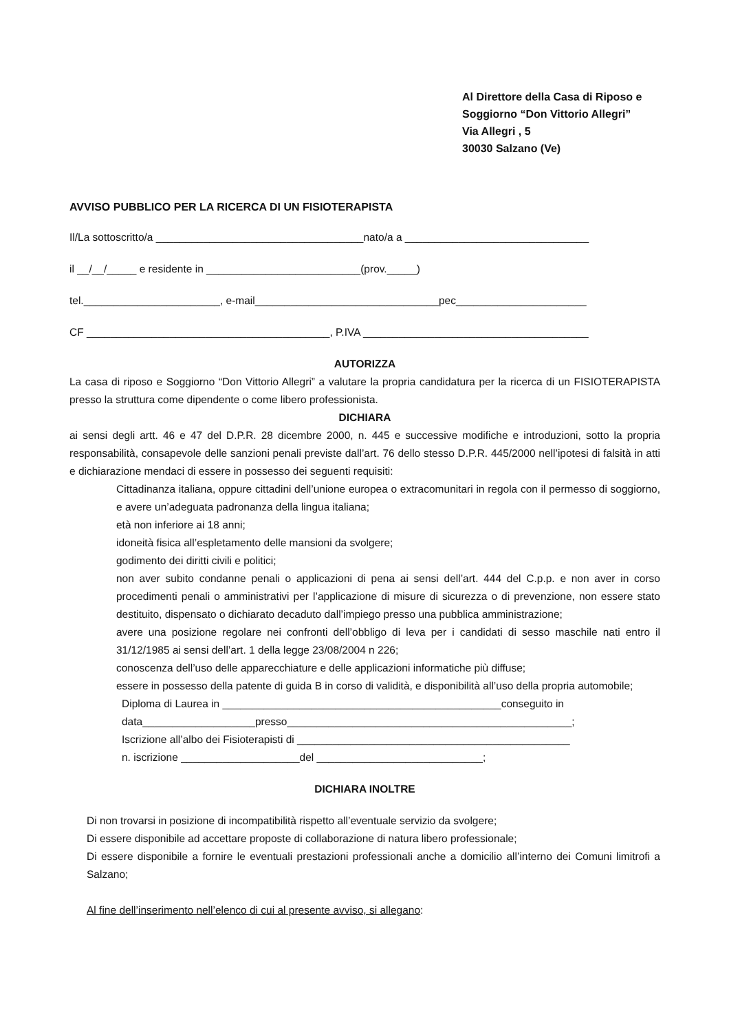Al Direttore della Casa di Riposo e
Soggiorno “Don Vittorio Allegri”
Via Allegri , 5
30030 Salzano (Ve)
AVVISO PUBBLICO PER LA RICERCA DI UN FISIOTERAPISTA
Il/La sottoscritto/a ___________________________________nato/a a _______________________________
il __/__/_____ e residente in __________________________(prov._____)
tel._______________________, e-mail_______________________________pec______________________
CF _________________________________________, P.IVA ______________________________________
AUTORIZZA
La casa di riposo e Soggiorno “Don Vittorio Allegri” a valutare la propria candidatura per la ricerca di un FISIOTERAPISTA presso la struttura come dipendente o come libero professionista.
DICHIARA
ai sensi degli artt. 46 e 47 del D.P.R. 28 dicembre 2000, n. 445 e successive modifiche e introduzioni, sotto la propria responsabilità, consapevole delle sanzioni penali previste dall’art. 76 dello stesso D.P.R. 445/2000 nell’ipotesi di falsità in atti e dichiarazione mendaci di essere in possesso dei seguenti requisiti:
Cittadinanza italiana, oppure cittadini dell’unione europea o extracomunitari in regola con il permesso di soggiorno, e avere un’adeguata padronanza della lingua italiana;
età non inferiore ai 18 anni;
idoneità fisica all’espletamento delle mansioni da svolgere;
godimento dei diritti civili e politici;
non aver subito condanne penali o applicazioni di pena ai sensi dell’art. 444 del C.p.p. e non aver in corso procedimenti penali o amministrativi per l’applicazione di misure di sicurezza o di prevenzione, non essere stato destituito, dispensato o dichiarato decaduto dall’impiego presso una pubblica amministrazione;
avere una posizione regolare nei confronti dell’obbligo di leva per i candidati di sesso maschile nati entro il 31/12/1985 ai sensi dell’art. 1 della legge 23/08/2004 n 226;
conoscenza dell’uso delle apparecchiature e delle applicazioni informatiche più diffuse;
essere in possesso della patente di guida B in corso di validità, e disponibilità all’uso della propria automobile;
Diploma di Laurea in _______________________________________________conseguito in
data___________________presso________________________________________________;
Iscrizione all’albo dei Fisioterapisti di ______________________________________________
n. iscrizione ____________________del ____________________________;
DICHIARA INOLTRE
Di non trovarsi in posizione di incompatibilità rispetto all’eventuale servizio da svolgere;
Di essere disponibile ad accettare proposte di collaborazione di natura libero professionale;
Di essere disponibile a fornire le eventuali prestazioni professionali anche a domicilio all’interno dei Comuni limitrofi a Salzano;
Al fine dell’inserimento nell’elenco di cui al presente avviso, si allegano: